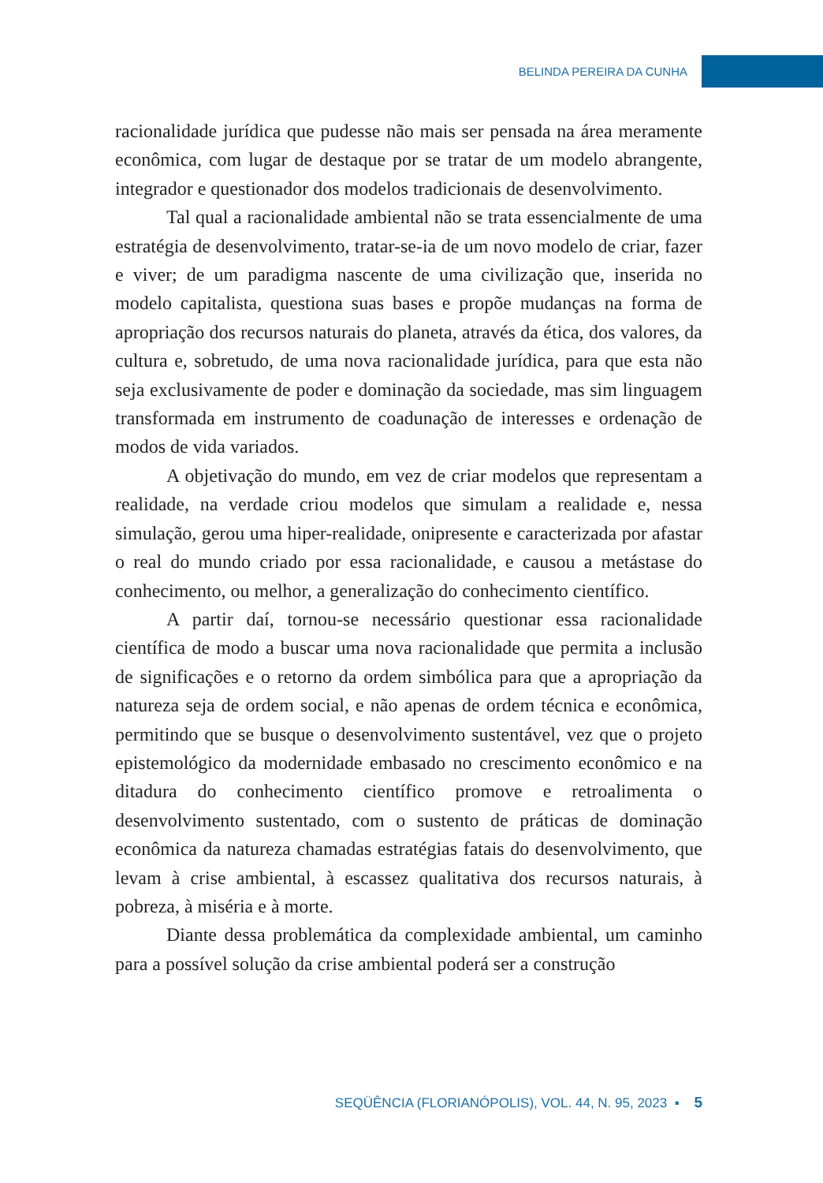BELINDA PEREIRA DA CUNHA
racionalidade jurídica que pudesse não mais ser pensada na área meramente econômica, com lugar de destaque por se tratar de um modelo abrangente, integrador e questionador dos modelos tradicionais de desenvolvimento.
Tal qual a racionalidade ambiental não se trata essencialmente de uma estratégia de desenvolvimento, tratar-se-ia de um novo modelo de criar, fazer e viver; de um paradigma nascente de uma civilização que, inserida no modelo capitalista, questiona suas bases e propõe mudanças na forma de apropriação dos recursos naturais do planeta, através da ética, dos valores, da cultura e, sobretudo, de uma nova racionalidade jurídica, para que esta não seja exclusivamente de poder e dominação da sociedade, mas sim linguagem transformada em instrumento de coadunação de interesses e ordenação de modos de vida variados.
A objetivação do mundo, em vez de criar modelos que representam a realidade, na verdade criou modelos que simulam a realidade e, nessa simulação, gerou uma hiper-realidade, onipresente e caracterizada por afastar o real do mundo criado por essa racionalidade, e causou a metástase do conhecimento, ou melhor, a generalização do conhecimento científico.
A partir daí, tornou-se necessário questionar essa racionalidade científica de modo a buscar uma nova racionalidade que permita a inclusão de significações e o retorno da ordem simbólica para que a apropriação da natureza seja de ordem social, e não apenas de ordem técnica e econômica, permitindo que se busque o desenvolvimento sustentável, vez que o projeto epistemológico da modernidade embasado no crescimento econômico e na ditadura do conhecimento científico promove e retroalimenta o desenvolvimento sustentado, com o sustento de práticas de dominação econômica da natureza chamadas estratégias fatais do desenvolvimento, que levam à crise ambiental, à escassez qualitativa dos recursos naturais, à pobreza, à miséria e à morte.
Diante dessa problemática da complexidade ambiental, um caminho para a possível solução da crise ambiental poderá ser a construção
SEQÜÊNCIA (FLORIANÓPOLIS), VOL. 44, N. 95, 2023 ▪ 5